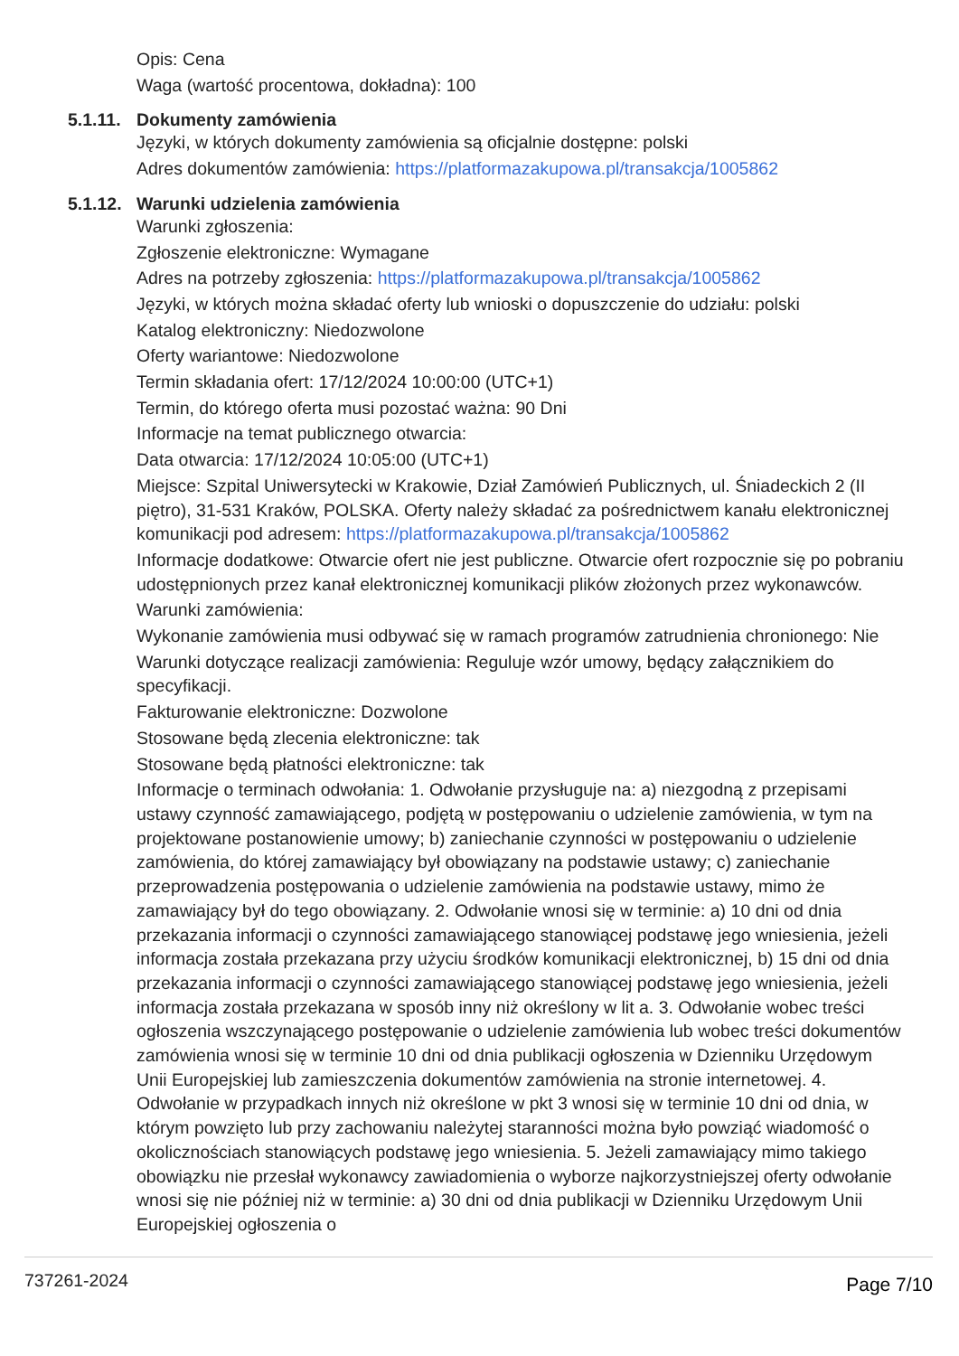Opis: Cena
Waga (wartość procentowa, dokładna): 100
5.1.11. Dokumenty zamówienia
Języki, w których dokumenty zamówienia są oficjalnie dostępne: polski
Adres dokumentów zamówienia: https://platformazakupowa.pl/transakcja/1005862
5.1.12. Warunki udzielenia zamówienia
Warunki zgłoszenia:
Zgłoszenie elektroniczne: Wymagane
Adres na potrzeby zgłoszenia: https://platformazakupowa.pl/transakcja/1005862
Języki, w których można składać oferty lub wnioski o dopuszczenie do udziału: polski
Katalog elektroniczny: Niedozwolone
Oferty wariantowe: Niedozwolone
Termin składania ofert: 17/12/2024 10:00:00 (UTC+1)
Termin, do którego oferta musi pozostać ważna: 90 Dni
Informacje na temat publicznego otwarcia:
Data otwarcia: 17/12/2024 10:05:00 (UTC+1)
Miejsce: Szpital Uniwersytecki w Krakowie, Dział Zamówień Publicznych, ul. Śniadeckich 2 (II piętro), 31-531 Kraków, POLSKA. Oferty należy składać za pośrednictwem kanału elektronicznej komunikacji pod adresem: https://platformazakupowa.pl/transakcja/1005862
Informacje dodatkowe: Otwarcie ofert nie jest publiczne. Otwarcie ofert rozpocznie się po pobraniu udostępnionych przez kanał elektronicznej komunikacji plików złożonych przez wykonawców.
Warunki zamówienia:
Wykonanie zamówienia musi odbywać się w ramach programów zatrudnienia chronionego: Nie
Warunki dotyczące realizacji zamówienia: Reguluje wzór umowy, będący załącznikiem do specyfikacji.
Fakturowanie elektroniczne: Dozwolone
Stosowane będą zlecenia elektroniczne: tak
Stosowane będą płatności elektroniczne: tak
Informacje o terminach odwołania: 1. Odwołanie przysługuje na: a) niezgodną z przepisami ustawy czynność zamawiającego, podjętą w postępowaniu o udzielenie zamówienia, w tym na projektowane postanowienie umowy; b) zaniechanie czynności w postępowaniu o udzielenie zamówienia, do której zamawiający był obowiązany na podstawie ustawy; c) zaniechanie przeprowadzenia postępowania o udzielenie zamówienia na podstawie ustawy, mimo że zamawiający był do tego obowiązany. 2. Odwołanie wnosi się w terminie: a) 10 dni od dnia przekazania informacji o czynności zamawiającego stanowiącej podstawę jego wniesienia, jeżeli informacja została przekazana przy użyciu środków komunikacji elektronicznej, b) 15 dni od dnia przekazania informacji o czynności zamawiającego stanowiącej podstawę jego wniesienia, jeżeli informacja została przekazana w sposób inny niż określony w lit a. 3. Odwołanie wobec treści ogłoszenia wszczynającego postępowanie o udzielenie zamówienia lub wobec treści dokumentów zamówienia wnosi się w terminie 10 dni od dnia publikacji ogłoszenia w Dzienniku Urzędowym Unii Europejskiej lub zamieszczenia dokumentów zamówienia na stronie internetowej. 4. Odwołanie w przypadkach innych niż określone w pkt 3 wnosi się w terminie 10 dni od dnia, w którym powzięto lub przy zachowaniu należytej staranności można było powziąć wiadomość o okolicznościach stanowiących podstawę jego wniesienia. 5. Jeżeli zamawiający mimo takiego obowiązku nie przesłał wykonawcy zawiadomienia o wyborze najkorzystniejszej oferty odwołanie wnosi się nie później niż w terminie: a) 30 dni od dnia publikacji w Dzienniku Urzędowym Unii Europejskiej ogłoszenia o
737261-2024 Page 7/10